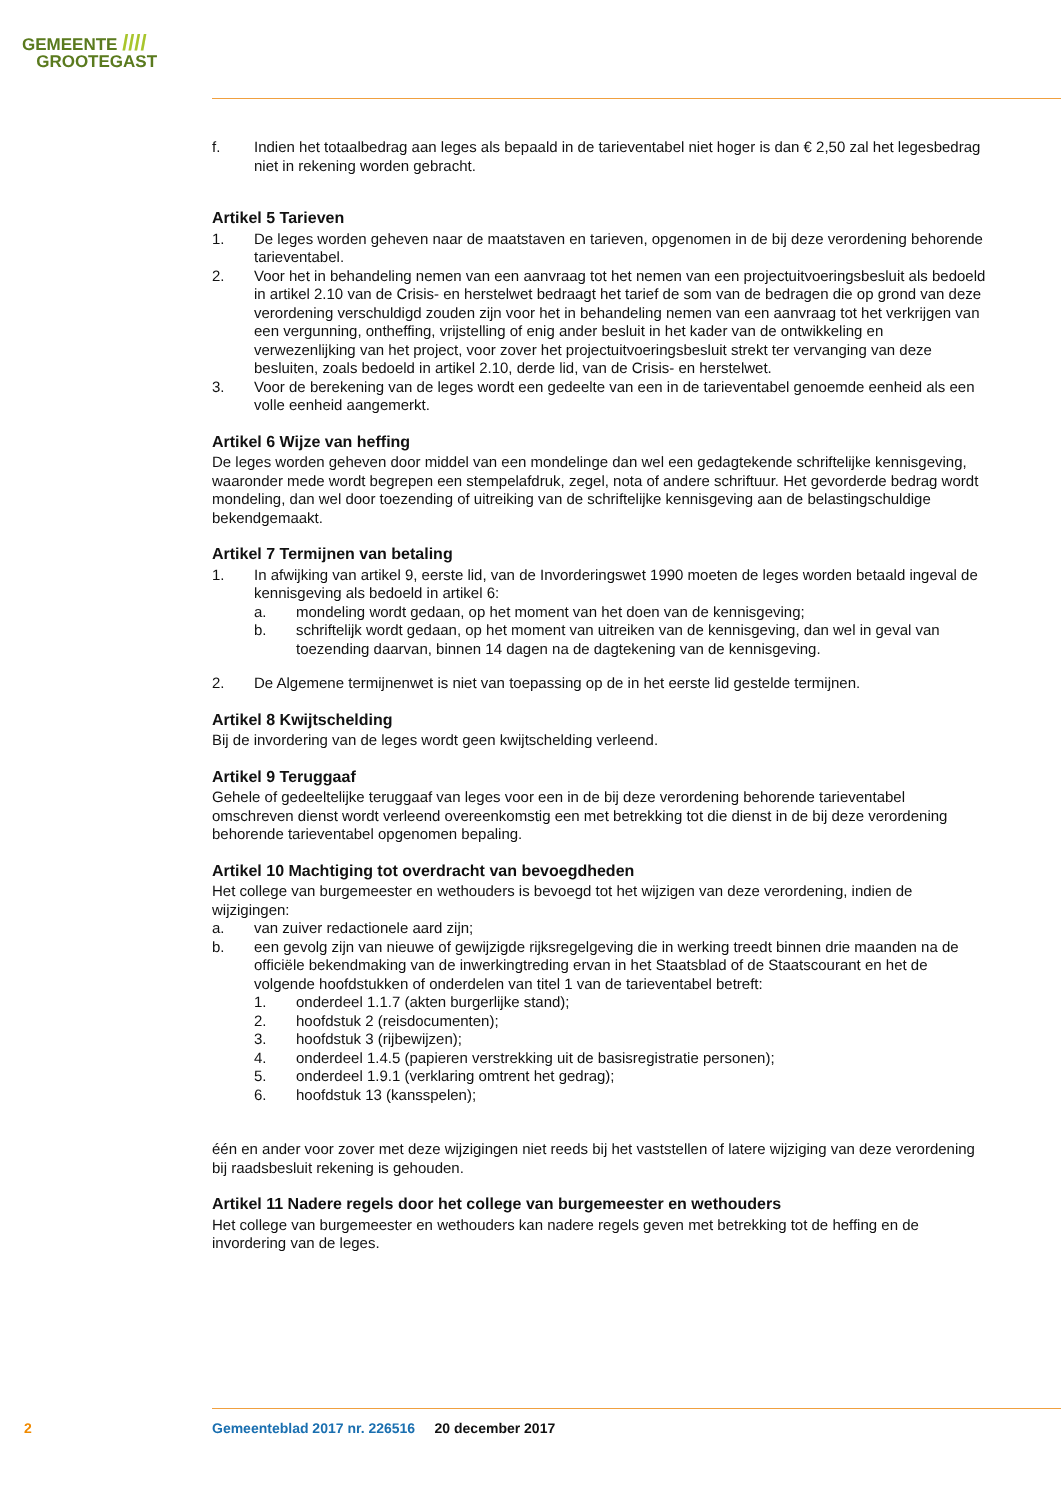GEMEENTE ////
GROOTEGAST
f. Indien het totaalbedrag aan leges als bepaald in de tarieventabel niet hoger is dan € 2,50 zal het legesbedrag niet in rekening worden gebracht.
Artikel 5 Tarieven
1. De leges worden geheven naar de maatstaven en tarieven, opgenomen in de bij deze verordening behorende tarieventabel.
2. Voor het in behandeling nemen van een aanvraag tot het nemen van een projectuitvoeringsbesluit als bedoeld in artikel 2.10 van de Crisis- en herstelwet bedraagt het tarief de som van de bedragen die op grond van deze verordening verschuldigd zouden zijn voor het in behandeling nemen van een aanvraag tot het verkrijgen van een vergunning, ontheffing, vrijstelling of enig ander besluit in het kader van de ontwikkeling en verwezenlijking van het project, voor zover het projectuitvoe­ringsbesluit strekt ter vervanging van deze besluiten, zoals bedoeld in artikel 2.10, derde lid, van de Crisis- en herstelwet.
3. Voor de berekening van de leges wordt een gedeelte van een in de tarieventabel genoemde eenheid als een volle eenheid aangemerkt.
Artikel 6 Wijze van heffing
De leges worden geheven door middel van een mondelinge dan wel een gedagtekende schriftelijke kennisgeving, waaronder mede wordt begrepen een stempelafdruk, zegel, nota of andere schriftuur. Het gevorderde bedrag wordt mondeling, dan wel door toezending of uitreiking van de schriftelijke kennisgeving aan de belastingschuldige bekendgemaakt.
Artikel 7 Termijnen van betaling
1. In afwijking van artikel 9, eerste lid, van de Invorderingswet 1990 moeten de leges worden betaald ingeval de kennisgeving als bedoeld in artikel 6:
a. mondeling wordt gedaan, op het moment van het doen van de kennisgeving;
b. schriftelijk wordt gedaan, op het moment van uitreiken van de kennisgeving, dan wel in geval van toezending daarvan, binnen 14 dagen na de dagtekening van de kennisgeving.
2. De Algemene termijnenwet is niet van toepassing op de in het eerste lid gestelde termijnen.
Artikel 8 Kwijtschelding
Bij de invordering van de leges wordt geen kwijtschelding verleend.
Artikel 9 Teruggaaf
Gehele of gedeeltelijke teruggaaf van leges voor een in de bij deze verordening behorende tarieventabel omschreven dienst wordt verleend overeenkomstig een met betrekking tot die dienst in de bij deze verordening behorende tarieventabel opgenomen bepaling.
Artikel 10 Machtiging tot overdracht van bevoegdheden
Het college van burgemeester en wethouders is bevoegd tot het wijzigen van deze verordening, indien de wijzigingen:
a. van zuiver redactionele aard zijn;
b. een gevolg zijn van nieuwe of gewijzigde rijksregelgeving die in werking treedt binnen drie maanden na de officiële bekendmaking van de inwerkingtreding ervan in het Staatsblad of de Staatscourant en het de volgende hoofdstukken of onderdelen van titel 1 van de tarieventabel betreft:
1. onderdeel 1.1.7 (akten burgerlijke stand);
2. hoofdstuk 2 (reisdocumenten);
3. hoofdstuk 3 (rijbewijzen);
4. onderdeel 1.4.5 (papieren verstrekking uit de basisregistratie personen);
5. onderdeel 1.9.1 (verklaring omtrent het gedrag);
6. hoofdstuk 13 (kansspelen);
één en ander voor zover met deze wijzigingen niet reeds bij het vaststellen of latere wijziging van deze verordening bij raadsbesluit rekening is gehouden.
Artikel 11 Nadere regels door het college van burgemeester en wethouders
Het college van burgemeester en wethouders kan nadere regels geven met betrekking tot de heffing en de invordering van de leges.
2
Gemeenteblad 2017 nr. 226516 20 december 2017